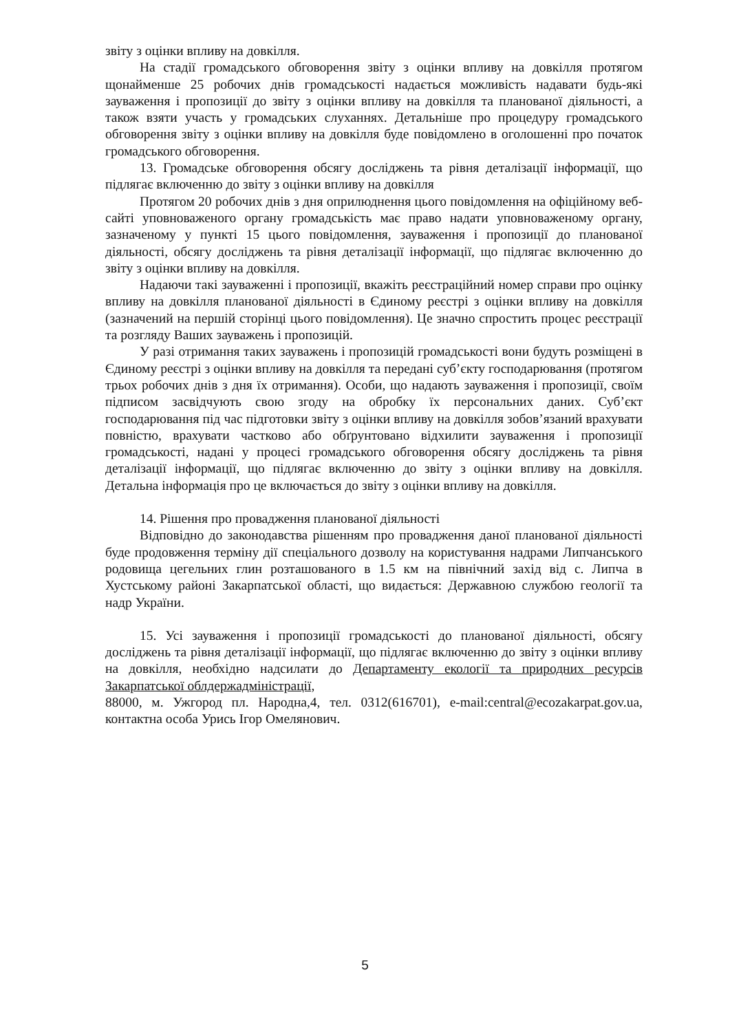звіту з оцінки впливу на довкілля.
На стадії громадського обговорення звіту з оцінки впливу на довкілля протягом щонайменше 25 робочих днів громадськості надається можливість надавати будь-які зауваження і пропозиції до звіту з оцінки впливу на довкілля та планованої діяльності, а також взяти участь у громадських слуханнях. Детальніше про процедуру громадського обговорення звіту з оцінки впливу на довкілля буде повідомлено в оголошенні про початок громадського обговорення.
13. Громадське обговорення обсягу досліджень та рівня деталізації інформації, що підлягає включенню до звіту з оцінки впливу на довкілля
Протягом 20 робочих днів з дня оприлюднення цього повідомлення на офіційному веб-сайті уповноваженого органу громадськість має право надати уповноваженому органу, зазначеному у пункті 15 цього повідомлення, зауваження і пропозиції до планованої діяльності, обсягу досліджень та рівня деталізації інформації, що підлягає включенню до звіту з оцінки впливу на довкілля.
Надаючи такі зауваженні і пропозиції, вкажіть реєстраційний номер справи про оцінку впливу на довкілля планованої діяльності в Єдиному реєстрі з оцінки впливу на довкілля (зазначений на першій сторінці цього повідомлення). Це значно спростить процес реєстрації та розгляду Ваших зауважень і пропозицій.
У разі отримання таких зауважень і пропозицій громадськості вони будуть розміщені в Єдиному реєстрі з оцінки впливу на довкілля та передані суб’єкту господарювання (протягом трьох робочих днів з дня їх отримання). Особи, що надають зауваження і пропозиції, своїм підписом засвідчують свою згоду на обробку їх персональних даних. Суб’єкт господарювання під час підготовки звіту з оцінки впливу на довкілля зобов’язаний врахувати повністю, врахувати частково або обґрунтовано відхилити зауваження і пропозиції громадськості, надані у процесі громадського обговорення обсягу досліджень та рівня деталізації інформації, що підлягає включенню до звіту з оцінки впливу на довкілля. Детальна інформація про це включається до звіту з оцінки впливу на довкілля.
14. Рішення про провадження планованої діяльності
Відповідно до законодавства рішенням про провадження даної планованої діяльності буде продовження терміну дії спеціального дозволу на користування надрами Липчанського родовища цегельних глин розташованого в 1.5 км на північний захід від с. Липча в Хустському районі Закарпатської області, що видається: Державною службою геології та надр України.
15. Усі зауваження і пропозиції громадськості до планованої діяльності, обсягу досліджень та рівня деталізації інформації, що підлягає включенню до звіту з оцінки впливу на довкілля, необхідно надсилати до Департаменту екології та природних ресурсів Закарпатської облдержадміністрації,
88000, м. Ужгород пл. Народна,4, тел. 0312(616701), e-mail:central@ecozakarpat.gov.ua, контактна особа Урись Ігор Омелянович.
5